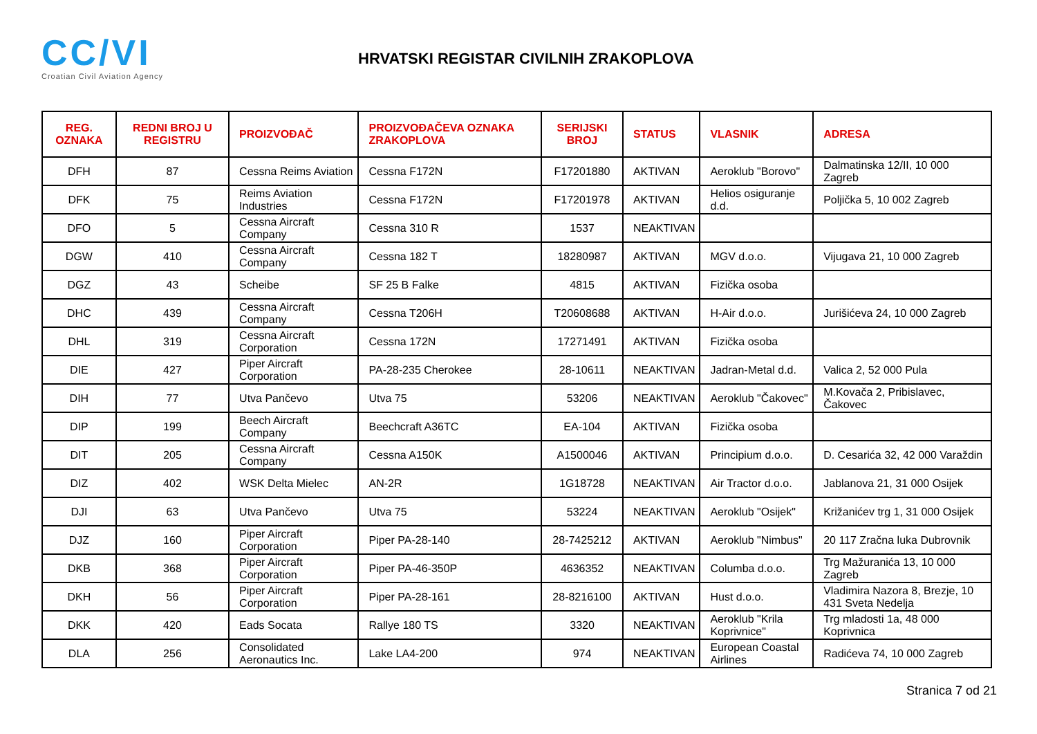CC/VI
Croatian Civil Aviation Agency
HRVATSKI REGISTAR CIVILNIH ZRAKOPLOVA
| REG. OZNAKA | REDNI BROJ U REGISTRU | PROIZVOĐAČ | PROIZVOĐAČEVA OZNAKA ZRAKOPLOVA | SERIJSKI BROJ | STATUS | VLASNIK | ADRESA |
| --- | --- | --- | --- | --- | --- | --- | --- |
| DFH | 87 | Cessna Reims Aviation | Cessna F172N | F17201880 | AKTIVAN | Aeroklub "Borovo" | Dalmatinska 12/II, 10 000 Zagreb |
| DFK | 75 | Reims Aviation Industries | Cessna F172N | F17201978 | AKTIVAN | Helios osiguranje d.d. | Poljička 5, 10 002 Zagreb |
| DFO | 5 | Cessna Aircraft Company | Cessna 310 R | 1537 | NEAKTIVAN | | |
| DGW | 410 | Cessna Aircraft Company | Cessna 182 T | 18280987 | AKTIVAN | MGV d.o.o. | Vijugava 21, 10 000 Zagreb |
| DGZ | 43 | Scheibe | SF 25 B Falke | 4815 | AKTIVAN | Fizička osoba | |
| DHC | 439 | Cessna Aircraft Company | Cessna T206H | T20608688 | AKTIVAN | H-Air d.o.o. | Jurišićeva 24, 10 000 Zagreb |
| DHL | 319 | Cessna Aircraft Corporation | Cessna 172N | 17271491 | AKTIVAN | Fizička osoba | |
| DIE | 427 | Piper Aircraft Corporation | PA-28-235 Cherokee | 28-10611 | NEAKTIVAN | Jadran-Metal d.d. | Valica 2, 52 000 Pula |
| DIH | 77 | Utva Pančevo | Utva 75 | 53206 | NEAKTIVAN | Aeroklub "Čakovec" | M.Kovača 2, Pribislavec, Čakovec |
| DIP | 199 | Beech Aircraft Company | Beechcraft A36TC | EA-104 | AKTIVAN | Fizička osoba | |
| DIT | 205 | Cessna Aircraft Company | Cessna A150K | A1500046 | AKTIVAN | Principium d.o.o. | D. Cesarića 32, 42 000 Varaždin |
| DIZ | 402 | WSK Delta Mielec | AN-2R | 1G18728 | NEAKTIVAN | Air Tractor d.o.o. | Jablanova 21, 31 000 Osijek |
| DJI | 63 | Utva Pančevo | Utva 75 | 53224 | NEAKTIVAN | Aeroklub "Osijek" | Križanićev trg 1, 31 000 Osijek |
| DJZ | 160 | Piper Aircraft Corporation | Piper PA-28-140 | 28-7425212 | AKTIVAN | Aeroklub "Nimbus" | 20 117 Zračna luka Dubrovnik |
| DKB | 368 | Piper Aircraft Corporation | Piper PA-46-350P | 4636352 | NEAKTIVAN | Columba d.o.o. | Trg Mažuranića 13, 10 000 Zagreb |
| DKH | 56 | Piper Aircraft Corporation | Piper PA-28-161 | 28-8216100 | AKTIVAN | Hust d.o.o. | Vladimira Nazora 8, Brezje, 10 431 Sveta Nedelja |
| DKK | 420 | Eads Socata | Rallye 180 TS | 3320 | NEAKTIVAN | Aeroklub "Krila Koprivnice" | Trg mladosti 1a, 48 000 Koprivnica |
| DLA | 256 | Consolidated Aeronautics Inc. | Lake LA4-200 | 974 | NEAKTIVAN | European Coastal Airlines | Radićeva 74, 10 000 Zagreb |
Stranica 7 od 21